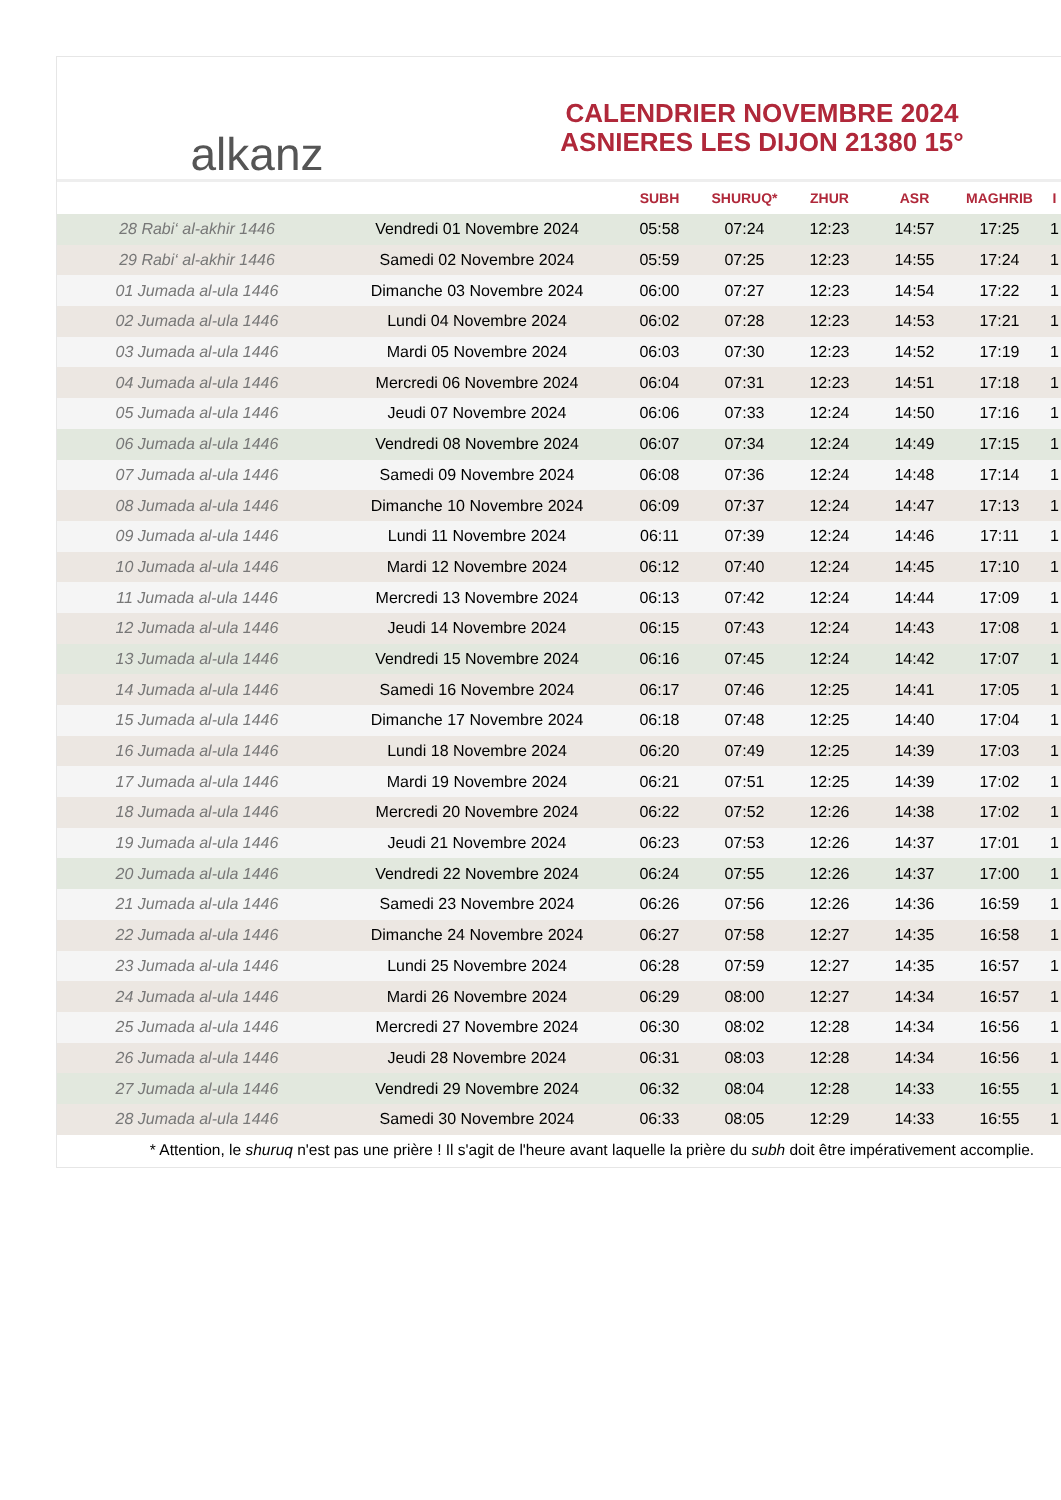alkanz
CALENDRIER NOVEMBRE 2024
ASNIERES LES DIJON 21380 15°
| | | SUBH | SHURUQ* | ZHUR | ASR | MAGHRIB | I |
| --- | --- | --- | --- | --- | --- | --- | --- |
| 28 Rabi‘ al-akhir 1446 | Vendredi 01 Novembre 2024 | 05:58 | 07:24 | 12:23 | 14:57 | 17:25 | 1 |
| 29 Rabi‘ al-akhir 1446 | Samedi 02 Novembre 2024 | 05:59 | 07:25 | 12:23 | 14:55 | 17:24 | 1 |
| 01 Jumada al-ula 1446 | Dimanche 03 Novembre 2024 | 06:00 | 07:27 | 12:23 | 14:54 | 17:22 | 1 |
| 02 Jumada al-ula 1446 | Lundi 04 Novembre 2024 | 06:02 | 07:28 | 12:23 | 14:53 | 17:21 | 1 |
| 03 Jumada al-ula 1446 | Mardi 05 Novembre 2024 | 06:03 | 07:30 | 12:23 | 14:52 | 17:19 | 1 |
| 04 Jumada al-ula 1446 | Mercredi 06 Novembre 2024 | 06:04 | 07:31 | 12:23 | 14:51 | 17:18 | 1 |
| 05 Jumada al-ula 1446 | Jeudi 07 Novembre 2024 | 06:06 | 07:33 | 12:24 | 14:50 | 17:16 | 1 |
| 06 Jumada al-ula 1446 | Vendredi 08 Novembre 2024 | 06:07 | 07:34 | 12:24 | 14:49 | 17:15 | 1 |
| 07 Jumada al-ula 1446 | Samedi 09 Novembre 2024 | 06:08 | 07:36 | 12:24 | 14:48 | 17:14 | 1 |
| 08 Jumada al-ula 1446 | Dimanche 10 Novembre 2024 | 06:09 | 07:37 | 12:24 | 14:47 | 17:13 | 1 |
| 09 Jumada al-ula 1446 | Lundi 11 Novembre 2024 | 06:11 | 07:39 | 12:24 | 14:46 | 17:11 | 1 |
| 10 Jumada al-ula 1446 | Mardi 12 Novembre 2024 | 06:12 | 07:40 | 12:24 | 14:45 | 17:10 | 1 |
| 11 Jumada al-ula 1446 | Mercredi 13 Novembre 2024 | 06:13 | 07:42 | 12:24 | 14:44 | 17:09 | 1 |
| 12 Jumada al-ula 1446 | Jeudi 14 Novembre 2024 | 06:15 | 07:43 | 12:24 | 14:43 | 17:08 | 1 |
| 13 Jumada al-ula 1446 | Vendredi 15 Novembre 2024 | 06:16 | 07:45 | 12:24 | 14:42 | 17:07 | 1 |
| 14 Jumada al-ula 1446 | Samedi 16 Novembre 2024 | 06:17 | 07:46 | 12:25 | 14:41 | 17:05 | 1 |
| 15 Jumada al-ula 1446 | Dimanche 17 Novembre 2024 | 06:18 | 07:48 | 12:25 | 14:40 | 17:04 | 1 |
| 16 Jumada al-ula 1446 | Lundi 18 Novembre 2024 | 06:20 | 07:49 | 12:25 | 14:39 | 17:03 | 1 |
| 17 Jumada al-ula 1446 | Mardi 19 Novembre 2024 | 06:21 | 07:51 | 12:25 | 14:39 | 17:02 | 1 |
| 18 Jumada al-ula 1446 | Mercredi 20 Novembre 2024 | 06:22 | 07:52 | 12:26 | 14:38 | 17:02 | 1 |
| 19 Jumada al-ula 1446 | Jeudi 21 Novembre 2024 | 06:23 | 07:53 | 12:26 | 14:37 | 17:01 | 1 |
| 20 Jumada al-ula 1446 | Vendredi 22 Novembre 2024 | 06:24 | 07:55 | 12:26 | 14:37 | 17:00 | 1 |
| 21 Jumada al-ula 1446 | Samedi 23 Novembre 2024 | 06:26 | 07:56 | 12:26 | 14:36 | 16:59 | 1 |
| 22 Jumada al-ula 1446 | Dimanche 24 Novembre 2024 | 06:27 | 07:58 | 12:27 | 14:35 | 16:58 | 1 |
| 23 Jumada al-ula 1446 | Lundi 25 Novembre 2024 | 06:28 | 07:59 | 12:27 | 14:35 | 16:57 | 1 |
| 24 Jumada al-ula 1446 | Mardi 26 Novembre 2024 | 06:29 | 08:00 | 12:27 | 14:34 | 16:57 | 1 |
| 25 Jumada al-ula 1446 | Mercredi 27 Novembre 2024 | 06:30 | 08:02 | 12:28 | 14:34 | 16:56 | 1 |
| 26 Jumada al-ula 1446 | Jeudi 28 Novembre 2024 | 06:31 | 08:03 | 12:28 | 14:34 | 16:56 | 1 |
| 27 Jumada al-ula 1446 | Vendredi 29 Novembre 2024 | 06:32 | 08:04 | 12:28 | 14:33 | 16:55 | 1 |
| 28 Jumada al-ula 1446 | Samedi 30 Novembre 2024 | 06:33 | 08:05 | 12:29 | 14:33 | 16:55 | 1 |
* Attention, le shuruq n'est pas une prière ! Il s'agit de l'heure avant laquelle la prière du subh doit être impérativement accomplie.